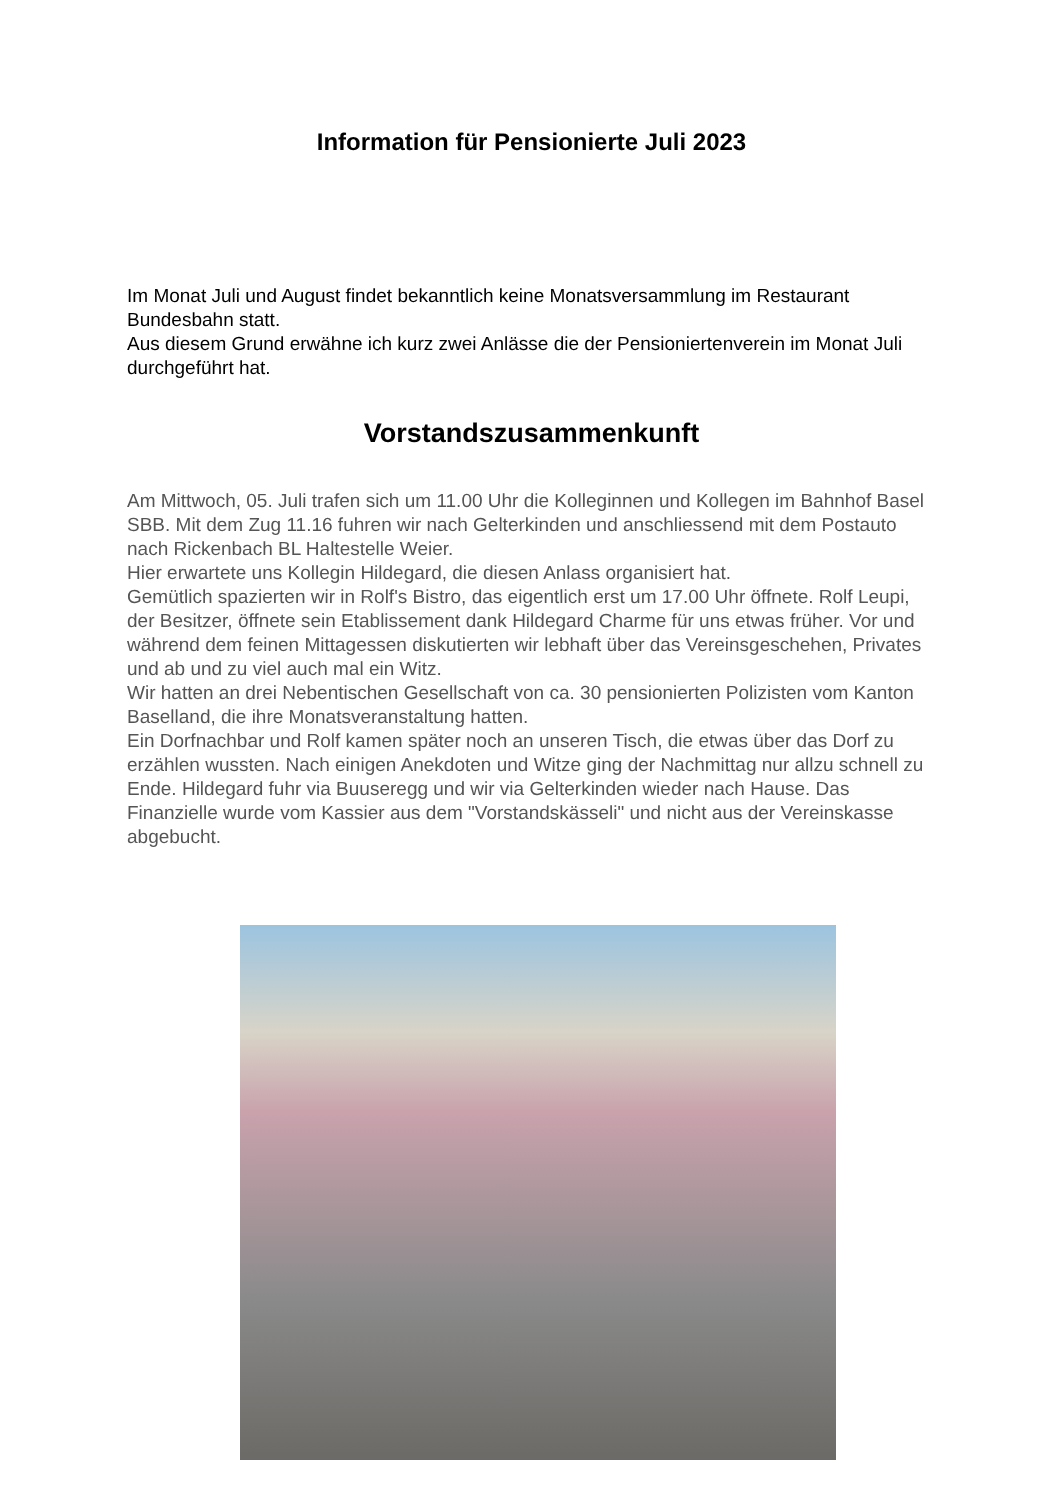Information für Pensionierte Juli 2023
Im Monat Juli und August findet bekanntlich keine Monatsversammlung im Restaurant Bundesbahn statt.
Aus diesem Grund erwähne ich kurz zwei Anlässe die der Pensioniertenverein im Monat Juli durchgeführt hat.
Vorstandszusammenkunft
Am Mittwoch, 05. Juli trafen sich um 11.00 Uhr die Kolleginnen und Kollegen im Bahnhof Basel SBB. Mit dem Zug 11.16 fuhren wir nach Gelterkinden und anschliessend mit dem Postauto nach Rickenbach BL Haltestelle Weier.
Hier erwartete uns Kollegin Hildegard, die diesen Anlass organisiert hat.
Gemütlich spazierten wir in Rolf's Bistro, das eigentlich erst um 17.00 Uhr öffnete. Rolf Leupi, der Besitzer, öffnete sein Etablissement dank Hildegard Charme für uns etwas früher. Vor und während dem feinen Mittagessen diskutierten wir lebhaft über das Vereinsgeschehen, Privates und ab und zu viel auch mal ein Witz.
Wir hatten an drei Nebentischen Gesellschaft von ca. 30 pensionierten Polizisten vom Kanton Baselland, die ihre Monatsveranstaltung hatten.
Ein Dorfnachbar und Rolf kamen später noch an unseren Tisch, die etwas über das Dorf zu erzählen wussten. Nach einigen Anekdoten und Witze ging der Nachmittag nur allzu schnell zu Ende. Hildegard fuhr via Buuseregg und wir via Gelterkinden wieder nach Hause. Das Finanzielle wurde vom Kassier aus dem "Vorstandskässeli" und nicht aus der Vereinskasse abgebucht.